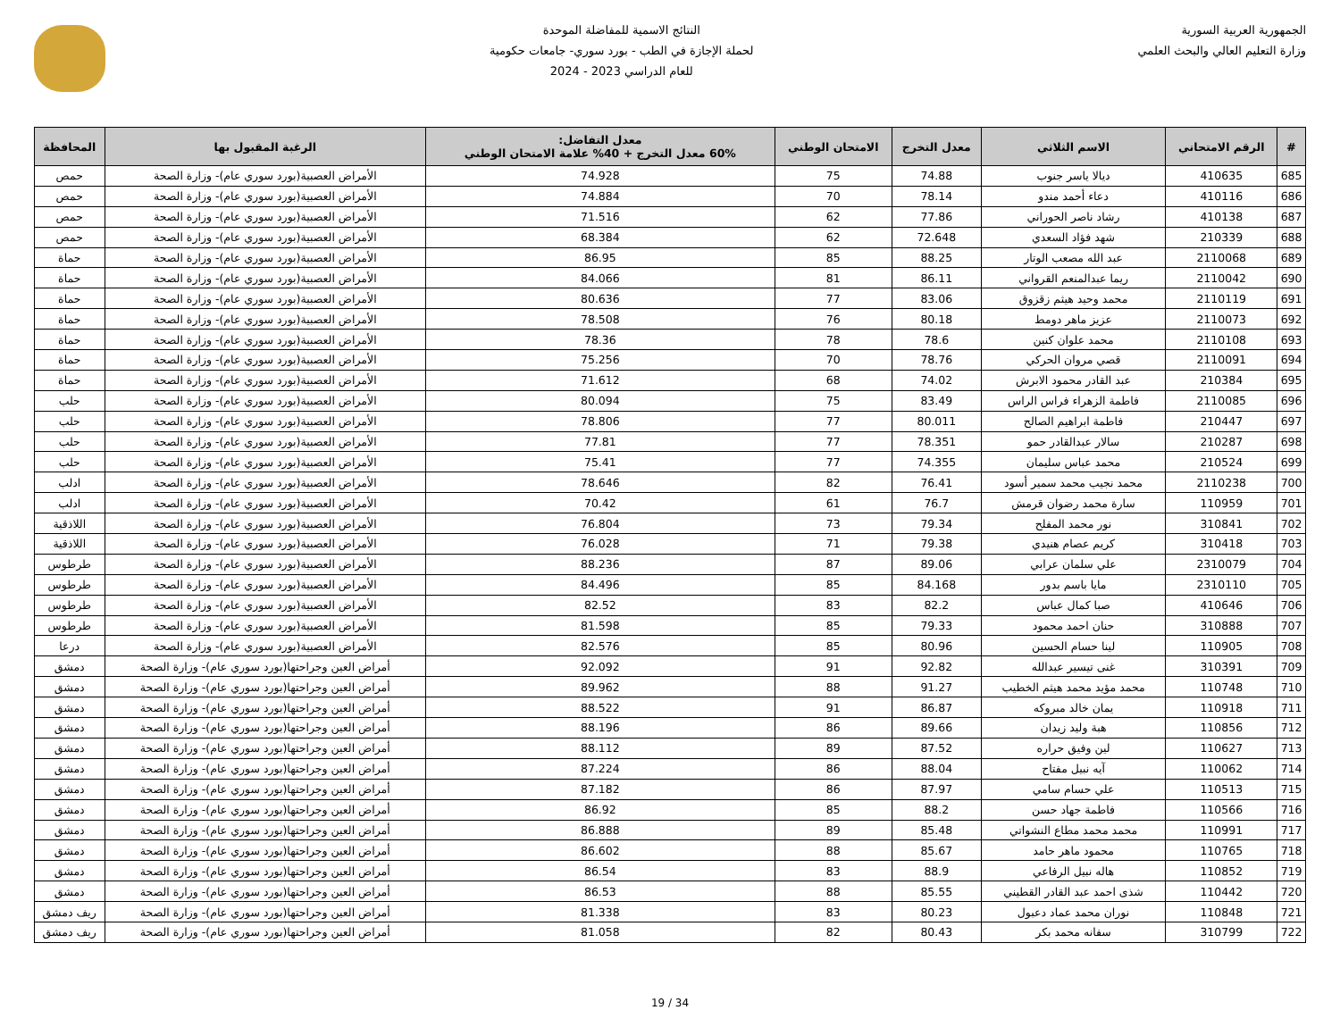الجمهورية العربية السورية
وزارة التعليم العالي والبحث العلمي
النتائج الاسمية للمفاضلة الموحدة
لحملة الإجازة في الطب - بورد سوري- جامعات حكومية
للعام الدراسي 2023 - 2024
| # | الرقم الامتحاني | الاسم الثلاثي | معدل التخرج | الامتحان الوطني | معدل التفاضل: 60% معدل التخرج + 40% علامة الامتحان الوطني | الرغبة المقبول بها | المحافظة |
| --- | --- | --- | --- | --- | --- | --- | --- |
| 685 | 410635 | ديالا ياسر جنوب | 74.88 | 75 | 74.928 | الأمراض العصبية(بورد سوري عام)- وزارة الصحة | حمص |
| 686 | 410116 | دعاء أحمد مندو | 78.14 | 70 | 74.884 | الأمراض العصبية(بورد سوري عام)- وزارة الصحة | حمص |
| 687 | 410138 | رشاد ناصر الحوراني | 77.86 | 62 | 71.516 | الأمراض العصبية(بورد سوري عام)- وزارة الصحة | حمص |
| 688 | 210339 | شهد فؤاد السعدي | 72.648 | 62 | 68.384 | الأمراض العصبية(بورد سوري عام)- وزارة الصحة | حمص |
| 689 | 2110068 | عبد الله مصعب الوتار | 88.25 | 85 | 86.95 | الأمراض العصبية(بورد سوري عام)- وزارة الصحة | حماة |
| 690 | 2110042 | ريما عبدالمنعم القرواني | 86.11 | 81 | 84.066 | الأمراض العصبية(بورد سوري عام)- وزارة الصحة | حماة |
| 691 | 2110119 | محمد وحيد هيثم زقزوق | 83.06 | 77 | 80.636 | الأمراض العصبية(بورد سوري عام)- وزارة الصحة | حماة |
| 692 | 2110073 | عزيز ماهر دومط | 80.18 | 76 | 78.508 | الأمراض العصبية(بورد سوري عام)- وزارة الصحة | حماة |
| 693 | 2110108 | محمد علوان كنين | 78.6 | 78 | 78.36 | الأمراض العصبية(بورد سوري عام)- وزارة الصحة | حماة |
| 694 | 2110091 | قصي مروان الحركي | 78.76 | 70 | 75.256 | الأمراض العصبية(بورد سوري عام)- وزارة الصحة | حماة |
| 695 | 210384 | عبد القادر محمود الابرش | 74.02 | 68 | 71.612 | الأمراض العصبية(بورد سوري عام)- وزارة الصحة | حماة |
| 696 | 2110085 | فاطمة الزهراء فراس الراس | 83.49 | 75 | 80.094 | الأمراض العصبية(بورد سوري عام)- وزارة الصحة | حلب |
| 697 | 210447 | فاطمة ابراهيم الصالح | 80.011 | 77 | 78.806 | الأمراض العصبية(بورد سوري عام)- وزارة الصحة | حلب |
| 698 | 210287 | سالار عبدالقادر حمو | 78.351 | 77 | 77.81 | الأمراض العصبية(بورد سوري عام)- وزارة الصحة | حلب |
| 699 | 210524 | محمد عباس سليمان | 74.355 | 77 | 75.41 | الأمراض العصبية(بورد سوري عام)- وزارة الصحة | حلب |
| 700 | 2110238 | محمد نجيب محمد سمير أسود | 76.41 | 82 | 78.646 | الأمراض العصبية(بورد سوري عام)- وزارة الصحة | ادلب |
| 701 | 110959 | سارة محمد رضوان قرمش | 76.7 | 61 | 70.42 | الأمراض العصبية(بورد سوري عام)- وزارة الصحة | ادلب |
| 702 | 310841 | نور محمد المفلح | 79.34 | 73 | 76.804 | الأمراض العصبية(بورد سوري عام)- وزارة الصحة | اللاذقية |
| 703 | 310418 | كريم عصام هنيدي | 79.38 | 71 | 76.028 | الأمراض العصبية(بورد سوري عام)- وزارة الصحة | اللاذقية |
| 704 | 2310079 | علي سلمان عرابي | 89.06 | 87 | 88.236 | الأمراض العصبية(بورد سوري عام)- وزارة الصحة | طرطوس |
| 705 | 2310110 | مايا باسم بدور | 84.168 | 85 | 84.496 | الأمراض العصبية(بورد سوري عام)- وزارة الصحة | طرطوس |
| 706 | 410646 | صبا كمال عباس | 82.2 | 83 | 82.52 | الأمراض العصبية(بورد سوري عام)- وزارة الصحة | طرطوس |
| 707 | 310888 | حنان احمد محمود | 79.33 | 85 | 81.598 | الأمراض العصبية(بورد سوري عام)- وزارة الصحة | طرطوس |
| 708 | 110905 | لينا حسام الحسين | 80.96 | 85 | 82.576 | الأمراض العصبية(بورد سوري عام)- وزارة الصحة | درعا |
| 709 | 310391 | غنى تيسير عبدالله | 92.82 | 91 | 92.092 | أمراض العين وجراحتها(بورد سوري عام)- وزارة الصحة | دمشق |
| 710 | 110748 | محمد مؤيد محمد هيثم الخطيب | 91.27 | 88 | 89.962 | أمراض العين وجراحتها(بورد سوري عام)- وزارة الصحة | دمشق |
| 711 | 110918 | يمان خالد مبروكه | 86.87 | 91 | 88.522 | أمراض العين وجراحتها(بورد سوري عام)- وزارة الصحة | دمشق |
| 712 | 110856 | هبة وليد زيدان | 89.66 | 86 | 88.196 | أمراض العين وجراحتها(بورد سوري عام)- وزارة الصحة | دمشق |
| 713 | 110627 | لين وفيق حراره | 87.52 | 89 | 88.112 | أمراض العين وجراحتها(بورد سوري عام)- وزارة الصحة | دمشق |
| 714 | 110062 | آيه نبيل مفتاح | 88.04 | 86 | 87.224 | أمراض العين وجراحتها(بورد سوري عام)- وزارة الصحة | دمشق |
| 715 | 110513 | علي حسام سامي | 87.97 | 86 | 87.182 | أمراض العين وجراحتها(بورد سوري عام)- وزارة الصحة | دمشق |
| 716 | 110566 | فاطمة جهاد حسن | 88.2 | 85 | 86.92 | أمراض العين وجراحتها(بورد سوري عام)- وزارة الصحة | دمشق |
| 717 | 110991 | محمد محمد مطاع النشواتي | 85.48 | 89 | 86.888 | أمراض العين وجراحتها(بورد سوري عام)- وزارة الصحة | دمشق |
| 718 | 110765 | محمود ماهر حامد | 85.67 | 88 | 86.602 | أمراض العين وجراحتها(بورد سوري عام)- وزارة الصحة | دمشق |
| 719 | 110852 | هاله نبيل الرفاعي | 88.9 | 83 | 86.54 | أمراض العين وجراحتها(بورد سوري عام)- وزارة الصحة | دمشق |
| 720 | 110442 | شذى احمد عبد القادر القطيني | 85.55 | 88 | 86.53 | أمراض العين وجراحتها(بورد سوري عام)- وزارة الصحة | دمشق |
| 721 | 110848 | نوران محمد عماد دعبول | 80.23 | 83 | 81.338 | أمراض العين وجراحتها(بورد سوري عام)- وزارة الصحة | ريف دمشق |
| 722 | 310799 | سفانه محمد بكر | 80.43 | 82 | 81.058 | أمراض العين وجراحتها(بورد سوري عام)- وزارة الصحة | ريف دمشق |
19 / 34